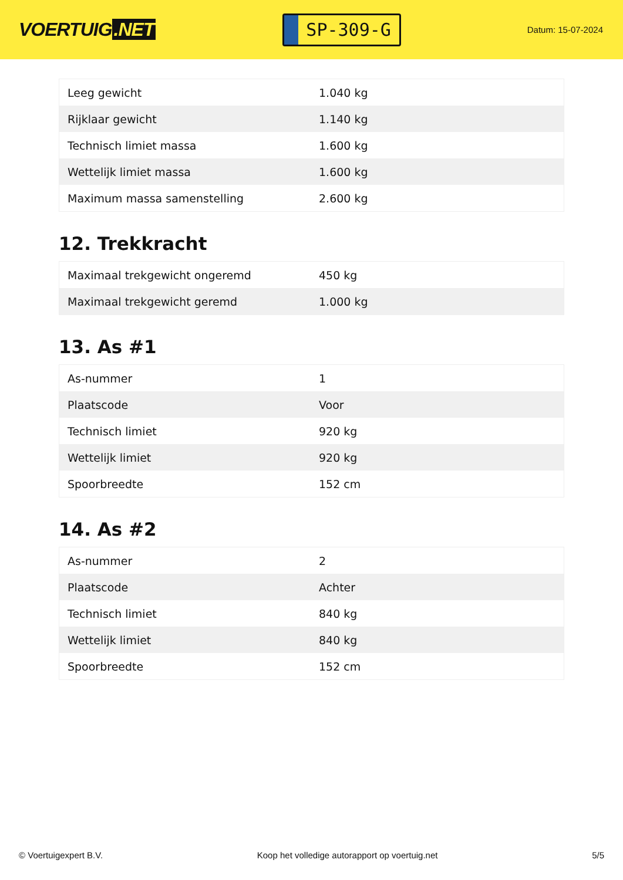VOERTUIG.NET
SP-309-G
Datum: 15-07-2024
| Leeg gewicht | 1.040 kg |
| Rijklaar gewicht | 1.140 kg |
| Technisch limiet massa | 1.600 kg |
| Wettelijk limiet massa | 1.600 kg |
| Maximum massa samenstelling | 2.600 kg |
12. Trekkracht
| Maximaal trekgewicht ongeremd | 450 kg |
| Maximaal trekgewicht geremd | 1.000 kg |
13. As #1
| As-nummer | 1 |
| Plaatscode | Voor |
| Technisch limiet | 920 kg |
| Wettelijk limiet | 920 kg |
| Spoorbreedte | 152 cm |
14. As #2
| As-nummer | 2 |
| Plaatscode | Achter |
| Technisch limiet | 840 kg |
| Wettelijk limiet | 840 kg |
| Spoorbreedte | 152 cm |
© Voertuigexpert B.V. Koop het volledige autorapport op voertuig.net 5/5